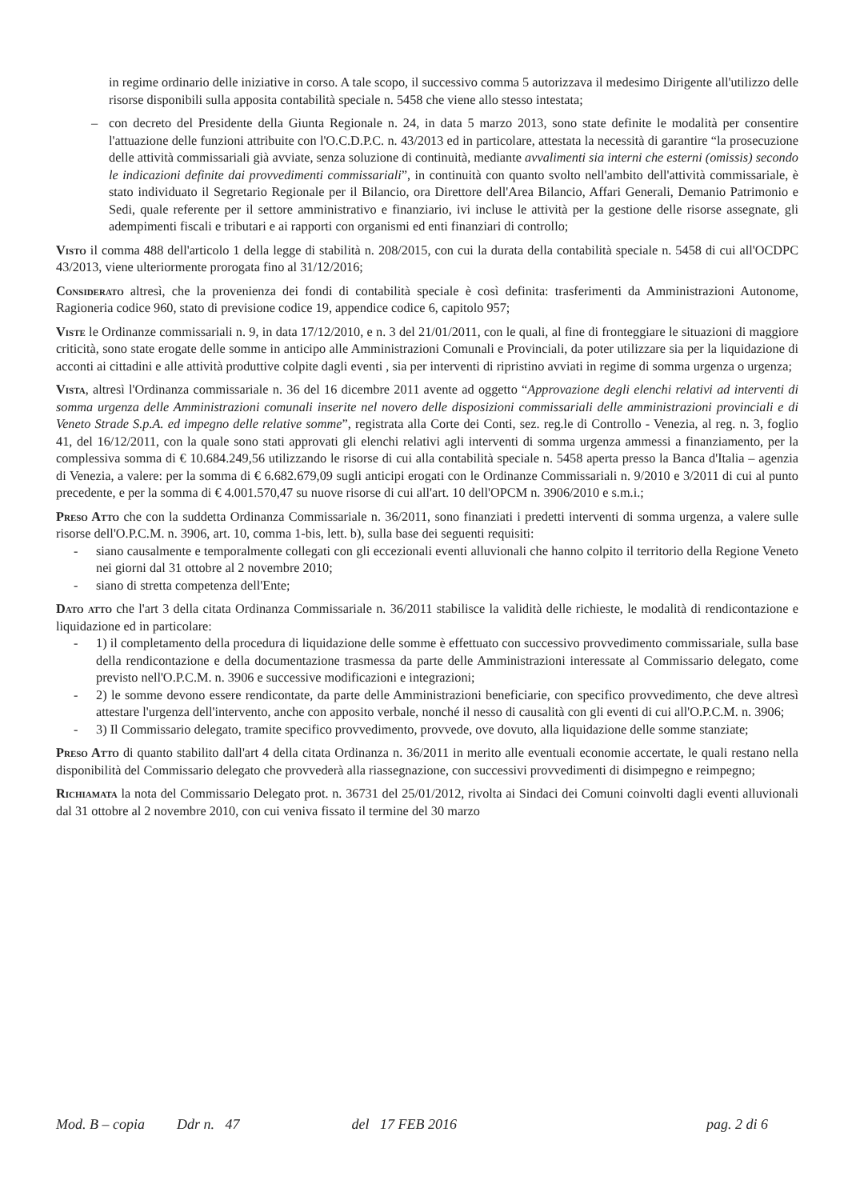in regime ordinario delle iniziative in corso. A tale scopo, il successivo comma 5 autorizzava il medesimo Dirigente all'utilizzo delle risorse disponibili sulla apposita contabilità speciale n. 5458 che viene allo stesso intestata;
– con decreto del Presidente della Giunta Regionale n. 24, in data 5 marzo 2013, sono state definite le modalità per consentire l'attuazione delle funzioni attribuite con l'O.C.D.P.C. n. 43/2013 ed in particolare, attestata la necessità di garantire “la prosecuzione delle attività commissariali già avviate, senza soluzione di continuità, mediante avvalimenti sia interni che esterni (omissis) secondo le indicazioni definite dai provvedimenti commissariali”, in continuità con quanto svolto nell'ambito dell'attività commissariale, è stato individuato il Segretario Regionale per il Bilancio, ora Direttore dell'Area Bilancio, Affari Generali, Demanio Patrimonio e Sedi, quale referente per il settore amministrativo e finanziario, ivi incluse le attività per la gestione delle risorse assegnate, gli adempimenti fiscali e tributari e ai rapporti con organismi ed enti finanziari di controllo;
Visto il comma 488 dell'articolo 1 della legge di stabilità n. 208/2015, con cui la durata della contabilità speciale n. 5458 di cui all'OCDPC 43/2013, viene ulteriormente prorogata fino al 31/12/2016;
Considerato altresì, che la provenienza dei fondi di contabilità speciale è così definita: trasferimenti da Amministrazioni Autonome, Ragioneria codice 960, stato di previsione codice 19, appendice codice 6, capitolo 957;
Viste le Ordinanze commissariali n. 9, in data 17/12/2010, e n. 3 del 21/01/2011, con le quali, al fine di fronteggiare le situazioni di maggiore criticità, sono state erogate delle somme in anticipo alle Amministrazioni Comunali e Provinciali, da poter utilizzare sia per la liquidazione di acconti ai cittadini e alle attività produttive colpite dagli eventi , sia per interventi di ripristino avviati in regime di somma urgenza o urgenza;
Vista, altresì l'Ordinanza commissariale n. 36 del 16 dicembre 2011 avente ad oggetto “Approvazione degli elenchi relativi ad interventi di somma urgenza delle Amministrazioni comunali inserite nel novero delle disposizioni commissariali delle amministrazioni provinciali e di Veneto Strade S.p.A. ed impegno delle relative somme”, registrata alla Corte dei Conti, sez. reg.le di Controllo - Venezia, al reg. n. 3, foglio 41, del 16/12/2011, con la quale sono stati approvati gli elenchi relativi agli interventi di somma urgenza ammessi a finanziamento, per la complessiva somma di € 10.684.249,56 utilizzando le risorse di cui alla contabilità speciale n. 5458 aperta presso la Banca d'Italia – agenzia di Venezia, a valere: per la somma di € 6.682.679,09 sugli anticipi erogati con le Ordinanze Commissariali n. 9/2010 e 3/2011 di cui al punto precedente, e per la somma di € 4.001.570,47 su nuove risorse di cui all'art. 10 dell'OPCM n. 3906/2010 e s.m.i.;
Preso Atto che con la suddetta Ordinanza Commissariale n. 36/2011, sono finanziati i predetti interventi di somma urgenza, a valere sulle risorse dell'O.P.C.M. n. 3906, art. 10, comma 1-bis, lett. b), sulla base dei seguenti requisiti:
- siano causalmente e temporalmente collegati con gli eccezionali eventi alluvionali che hanno colpito il territorio della Regione Veneto nei giorni dal 31 ottobre al 2 novembre 2010;
- siano di stretta competenza dell'Ente;
Dato atto che l'art 3 della citata Ordinanza Commissariale n. 36/2011 stabilisce la validità delle richieste, le modalità di rendicontazione e liquidazione ed in particolare:
- 1) il completamento della procedura di liquidazione delle somme è effettuato con successivo provvedimento commissariale, sulla base della rendicontazione e della documentazione trasmessa da parte delle Amministrazioni interessate al Commissario delegato, come previsto nell'O.P.C.M. n. 3906 e successive modificazioni e integrazioni;
- 2) le somme devono essere rendicontate, da parte delle Amministrazioni beneficiarie, con specifico provvedimento, che deve altresì attestare l'urgenza dell'intervento, anche con apposito verbale, nonché il nesso di causalità con gli eventi di cui all'O.P.C.M. n. 3906;
- 3) Il Commissario delegato, tramite specifico provvedimento, provvede, ove dovuto, alla liquidazione delle somme stanziate;
Preso Atto di quanto stabilito dall'art 4 della citata Ordinanza n. 36/2011 in merito alle eventuali economie accertate, le quali restano nella disponibilità del Commissario delegato che provvederà alla riassegnazione, con successivi provvedimenti di disimpegno e reimpegno;
Richiamata la nota del Commissario Delegato prot. n. 36731 del 25/01/2012, rivolta ai Sindaci dei Comuni coinvolti dagli eventi alluvionali dal 31 ottobre al 2 novembre 2010, con cui veniva fissato il termine del 30 marzo
Mod. B – copia Ddr n. 47 del 17 FEB 2016 pag. 2 di 6